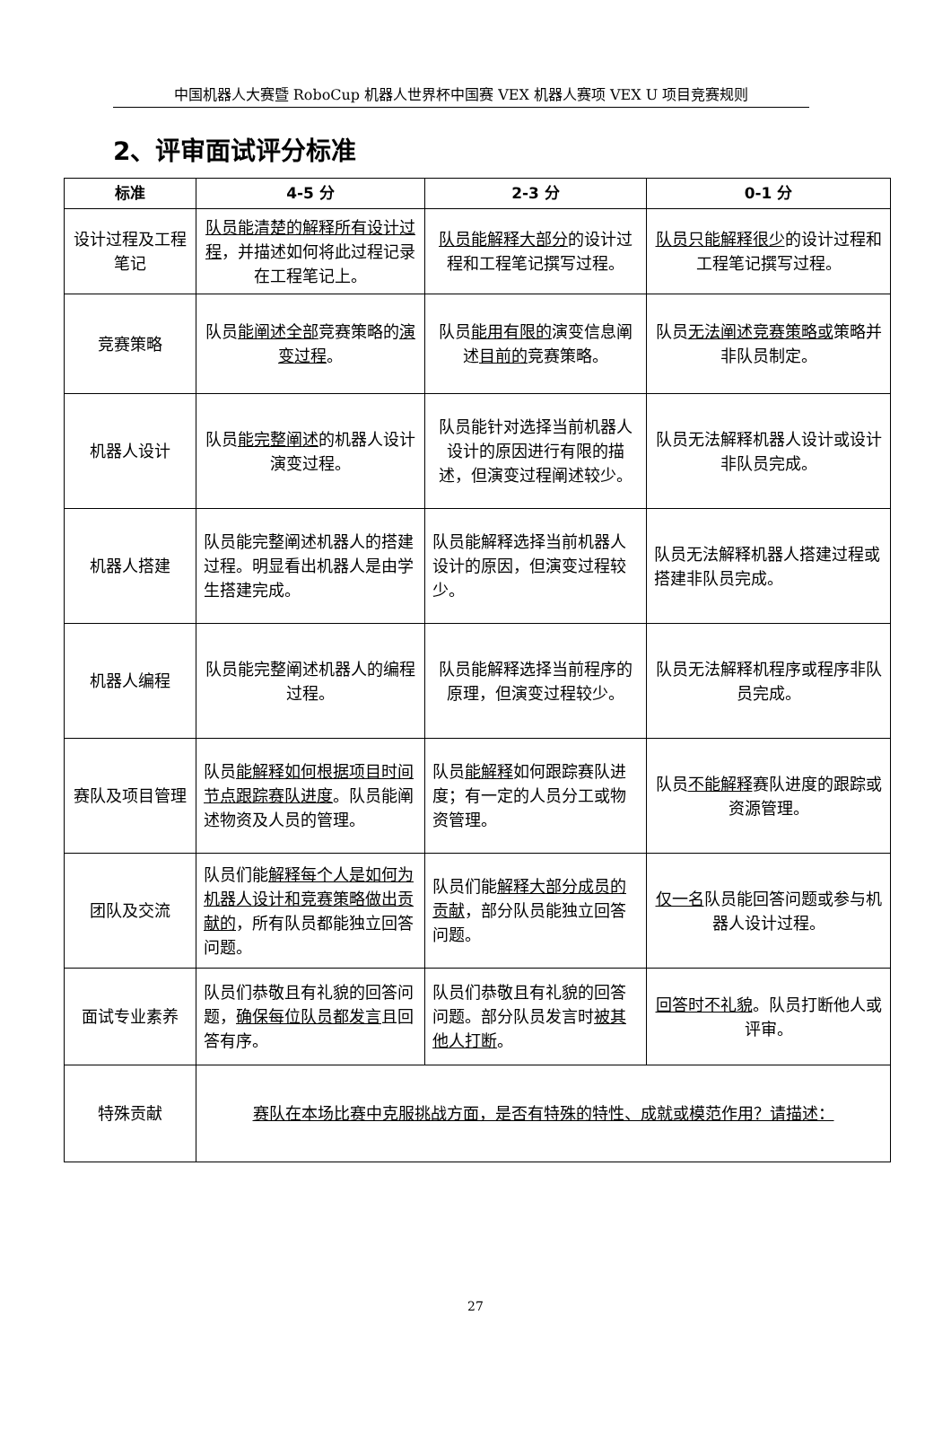中国机器人大赛暨 RoboCup 机器人世界杯中国赛 VEX 机器人赛项 VEX U 项目竞赛规则
2、评审面试评分标准
| 标准 | 4-5 分 | 2-3 分 | 0-1 分 |
| --- | --- | --- | --- |
| 设计过程及工程笔记 | 队员能清楚的解释所有设计过程 ，并描述如何将此过程记录在工程笔记上。 | 队员能解释大部分 的设计过程和工程笔记撰写过程。 | 队员只能解释很少 的设计过程和工程笔记撰写过程。 |
| 竞赛策略 | 队员 能阐述全部 竞赛策略的 演变过程 。 | 队员 能用有限的 演变信息阐述 目前的 竞赛策略。 | 队员 无法阐述竞赛策略或 策略并非队员制定。 |
| 机器人设计 | 队员 能完整阐述 的机器人设计演变过程。 | 队员能针对选择当前机器人设计的原因进行有限的描述，但演变过程阐述较少。 | 队员无法解释机器人设计或设计非队员完成。 |
| 机器人搭建 | 队员能完整阐述机器人的搭建过程。明显看出机器人是由学生搭建完成。 | 队员能解释选择当前机器人设计的原因，但演变过程较少。 | 队员无法解释机器人搭建过程或搭建非队员完成。 |
| 机器人编程 | 队员能完整阐述机器人的编程过程。 | 队员能解释选择当前程序的原理，但演变过程较少。 | 队员无法解释机程序或程序非队员完成。 |
| 赛队及项目管理 | 队员 能解释如何根据项目时间节点跟踪赛队进度 。队员能阐述物资及人员的管理。 | 队员 能解释 如何跟踪赛队进度；有一定的人员分工或物资管理。 | 队员 不能解释 赛队进度的跟踪或资源管理。 |
| 团队及交流 | 队员们能 解释每个人是如何为机器人设计和竞赛策略做出贡献的 ，所有队员都能独立回答问题。 | 队员们能 解释大部分成员的贡献 ，部分队员能独立回答问题。 | 仅一名 队员能回答问题或参与机器人设计过程。 |
| 面试专业素养 | 队员们恭敬且有礼貌的回答问题， 确保每位队员都发言 且回答有序。 | 队员们恭敬且有礼貌的回答问题。部分队员发言时 被其他人打断 。 | 回答时不礼貌 。队员打断他人或评审。 |
| 特殊贡献 | 赛队在本场比赛中克服挑战方面，是否有特殊的特性、成就或模范作用？请描述： | | |
27